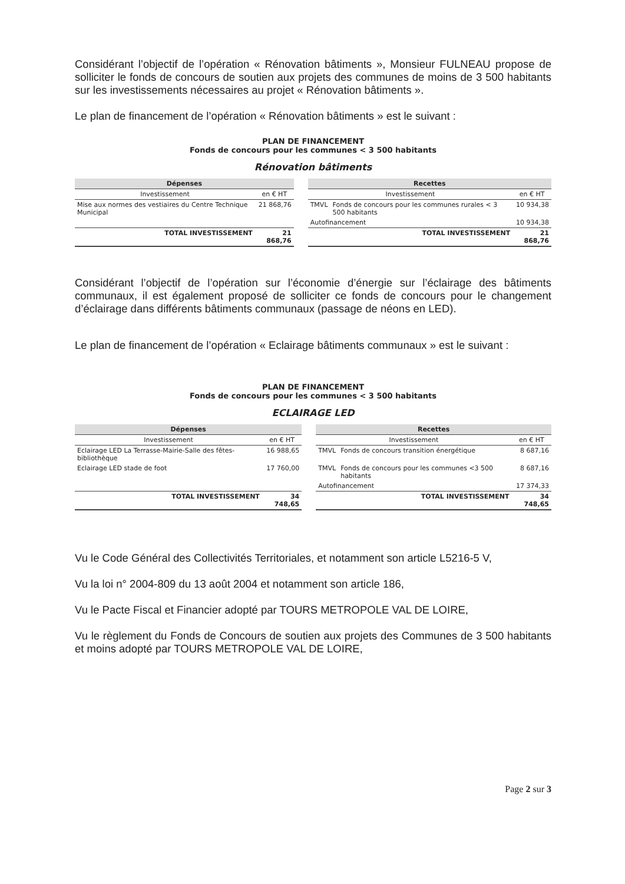Considérant l’objectif de l’opération « Rénovation bâtiments », Monsieur FULNEAU propose de solliciter le fonds de concours de soutien aux projets des communes de moins de 3 500 habitants sur les investissements nécessaires au projet « Rénovation bâtiments ».
Le plan de financement de l’opération « Rénovation bâtiments » est le suivant :
| PLAN DE FINANCEMENT Fonds de concours pour les communes < 3 500 habitants | | | | | |
| Rénovation bâtiments | | | | | |
| Dépenses | | | Recettes | | |
| Investissement | en € HT | | Investissement | | en € HT |
| Mise aux normes des vestiaires du Centre Technique Municipal | 21 868,76 | | TMVL | Fonds de concours pour les communes rurales < 3 500 habitants | 10 934,38 |
| | | | Autofinancement | | 10 934,38 |
| TOTAL INVESTISSEMENT | 21 868,76 | | TOTAL INVESTISSEMENT | | 21 868,76 |
Considérant l’objectif de l’opération sur l’économie d’énergie sur l’éclairage des bâtiments communaux, il est également proposé de solliciter ce fonds de concours pour le changement d’éclairage dans différents bâtiments communaux (passage de néons en LED).
Le plan de financement de l’opération « Eclairage bâtiments communaux » est le suivant :
| PLAN DE FINANCEMENT Fonds de concours pour les communes < 3 500 habitants | | | | | |
| ECLAIRAGE LED | | | | | |
| Dépenses | | | Recettes | | |
| Investissement | en € HT | | Investissement | | en € HT |
| Eclairage LED La Terrasse-Mairie-Salle des fêtes-bibliothèque | 16 988,65 | | TMVL | Fonds de concours transition énergétique | 8 687,16 |
| Eclairage LED stade de foot | 17 760,00 | | TMVL | Fonds de concours pour les communes <3 500 habitants | 8 687,16 |
| | | | Autofinancement | | 17 374,33 |
| TOTAL INVESTISSEMENT | 34 748,65 | | TOTAL INVESTISSEMENT | | 34 748,65 |
Vu le Code Général des Collectivités Territoriales, et notamment son article L5216-5 V,
Vu la loi n° 2004-809 du 13 août 2004 et notamment son article 186,
Vu le Pacte Fiscal et Financier adopté par TOURS METROPOLE VAL DE LOIRE,
Vu le règlement du Fonds de Concours de soutien aux projets des Communes de 3 500 habitants et moins adopté par TOURS METROPOLE VAL DE LOIRE,
Page 2 sur 3